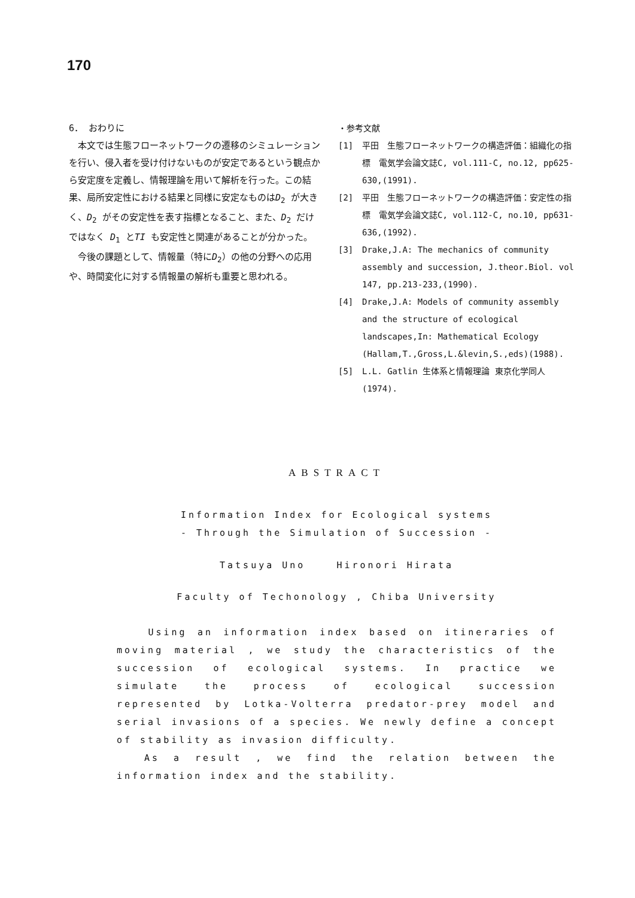170
6． おわりに
　本文では生態フローネットワークの遷移のシミュレーションを行い、侵入者を受け付けないものが安定であるという観点から安定度を定義し、情報理論を用いて解析を行った。この結果、局所安定性における結果と同様に安定なものはD<sub>2</sub> が大きく、D<sub>2</sub> がその安定性を表す指標となること、また、D<sub>2</sub> だけではなく D<sub>1</sub> とTI も安定性と関連があることが分かった。
　今後の課題として、情報量（特にD<sub>2</sub>）の他の分野への応用や、時間変化に対する情報量の解析も重要と思われる。
・参考文献
[1] 平田　生態フローネットワークの構造評価：組織化の指標　電気学会論文誌C, vol.111-C, no.12, pp625-630,(1991).
[2] 平田　生態フローネットワークの構造評価：安定性の指標　電気学会論文誌C, vol.112-C, no.10, pp631-636,(1992).
[3] Drake,J.A: The mechanics of community assembly and succession, J.theor.Biol. vol 147, pp.213-233,(1990).
[4] Drake,J.A: Models of community assembly and the structure of ecological landscapes,In: Mathematical Ecology (Hallam,T.,Gross,L.&levin,S.,eds)(1988).
[5] L.L. Gatlin 生体系と情報理論 東京化学同人(1974).
ABSTRACT
Information Index for Ecological systems
- Through the Simulation of Succession -
Tatsuya Uno Hironori Hirata
Faculty of Techonology , Chiba University
Using an information index based on itineraries of moving material , we study the characteristics of the succession of ecological systems. In practice we simulate the process of ecological succession represented by Lotka-Volterra predator-prey model and serial invasions of a species. We newly define a concept of stability as invasion difficulty.
As a result , we find the relation between the information index and the stability.